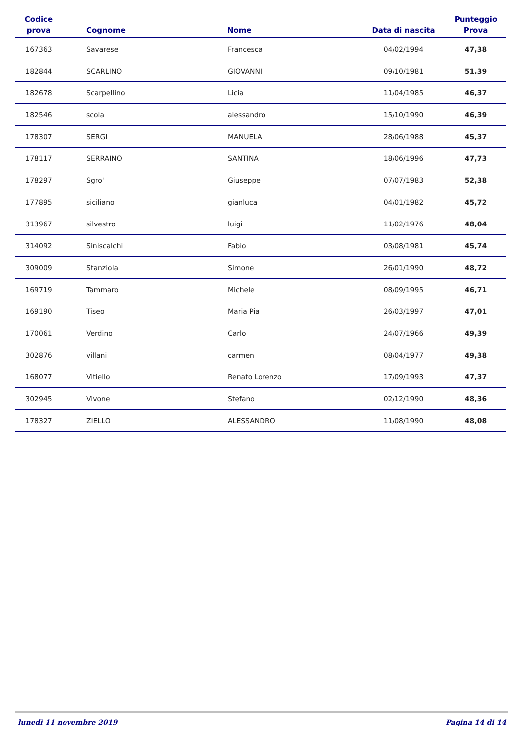| Codice prova | Cognome | Nome | Data di nascita | Punteggio Prova |
| --- | --- | --- | --- | --- |
| 167363 | Savarese | Francesca | 04/02/1994 | 47,38 |
| 182844 | SCARLINO | GIOVANNI | 09/10/1981 | 51,39 |
| 182678 | Scarpellino | Licia | 11/04/1985 | 46,37 |
| 182546 | scola | alessandro | 15/10/1990 | 46,39 |
| 178307 | SERGI | MANUELA | 28/06/1988 | 45,37 |
| 178117 | SERRAINO | SANTINA | 18/06/1996 | 47,73 |
| 178297 | Sgro' | Giuseppe | 07/07/1983 | 52,38 |
| 177895 | siciliano | gianluca | 04/01/1982 | 45,72 |
| 313967 | silvestro | luigi | 11/02/1976 | 48,04 |
| 314092 | Siniscalchi | Fabio | 03/08/1981 | 45,74 |
| 309009 | Stanziola | Simone | 26/01/1990 | 48,72 |
| 169719 | Tammaro | Michele | 08/09/1995 | 46,71 |
| 169190 | Tiseo | Maria Pia | 26/03/1997 | 47,01 |
| 170061 | Verdino | Carlo | 24/07/1966 | 49,39 |
| 302876 | villani | carmen | 08/04/1977 | 49,38 |
| 168077 | Vitiello | Renato Lorenzo | 17/09/1993 | 47,37 |
| 302945 | Vivone | Stefano | 02/12/1990 | 48,36 |
| 178327 | ZIELLO | ALESSANDRO | 11/08/1990 | 48,08 |
lunedì 11 novembre 2019 Pagina 14 di 14